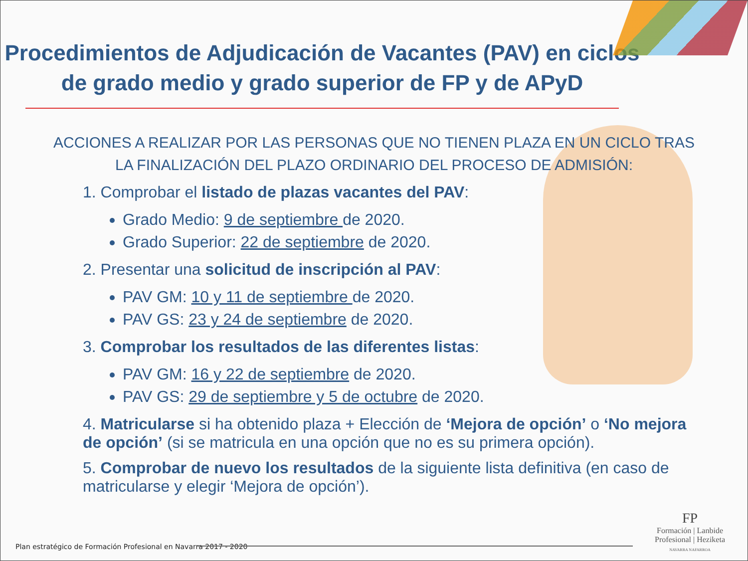Procedimientos de Adjudicación de Vacantes (PAV) en ciclos de grado medio y grado superior de FP y de APyD
ACCIONES A REALIZAR POR LAS PERSONAS QUE NO TIENEN PLAZA EN UN CICLO TRAS LA FINALIZACIÓN DEL PLAZO ORDINARIO DEL PROCESO DE ADMISIÓN:
1. Comprobar el listado de plazas vacantes del PAV:
Grado Medio: 9 de septiembre de 2020.
Grado Superior: 22 de septiembre de 2020.
2. Presentar una solicitud de inscripción al PAV:
PAV GM: 10 y 11 de septiembre de 2020.
PAV GS: 23 y 24 de septiembre de 2020.
3. Comprobar los resultados de las diferentes listas:
PAV GM: 16 y 22 de septiembre de 2020.
PAV GS: 29 de septiembre y 5 de octubre de 2020.
4. Matricularse si ha obtenido plaza + Elección de ‘Mejora de opción’ o ‘No mejora de opción’ (si se matricula en una opción que no es su primera opción).
5. Comprobar de nuevo los resultados de la siguiente lista definitiva (en caso de matricularse y elegir ‘Mejora de opción’).
Plan estratégico de Formación Profesional en Navarra 2017 - 2020
FP
Formación | Lanbide
Profesional | Heziketa
NAVARRA NAFARROA